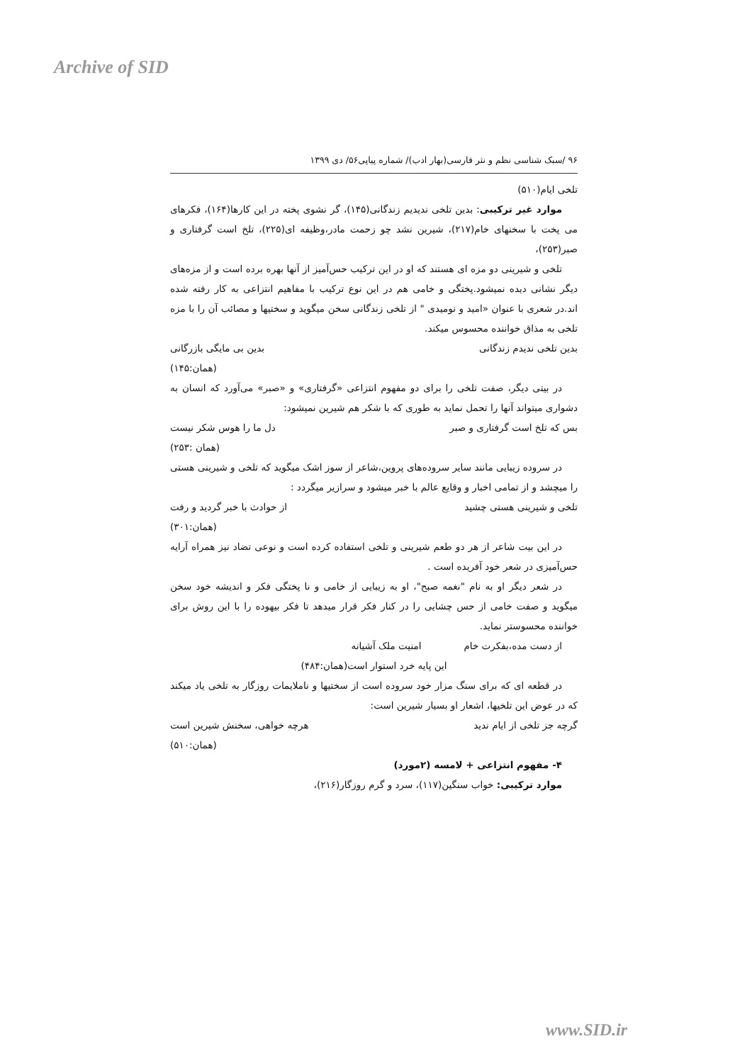Archive of SID
۹۶ /سبک شناسی نظم و نثر فارسی(بهار ادب)/ شماره پیاپی۵۶/ دی ۱۳۹۹
تلخی ایام(۵۱۰)
موارد غیر ترکیبی: بدین تلخی ندیدیم زندگانی(۱۴۵)، گر نشوی پخته در این کارها(۱۶۴)، فکرهای می پخت با سخنهای خام(۲۱۷)، شیرین نشد چو زحمت مادر،وظیفه ای(۲۲۵)، تلخ است گرفتاری و صبر(۲۵۳)،
تلخی و شیرینی دو مزه ای هستند که او در این ترکیب حس‌آمیز از آنها بهره برده است و از مزه‌های دیگر نشانی دیده نمیشود.پختگی و خامی هم در این نوع ترکیب با مفاهیم انتزاعی به کار رفته شده اند.در شعری با عنوان «امید و نومیدی " از تلخی زندگانی سخن میگوید و سختیها و مصائب آن را با مزه تلخی به مذاق خواننده محسوس میکند.
بدین تلخی ندیدم زندگانی بدین بی مایگی بازرگانی
(همان:۱۴۵)
در بیتی دیگر، صفت تلخی را برای دو مفهوم انتزاعی «گرفتاری» و «صبر» می‌آورد که انسان به دشواری میتواند آنها را تحمل نماید به طوری که با شکر هم شیرین نمیشود:
بس که تلخ است گرفتاری و صبر دل ما را هوس شکر نیست
(همان :۲۵۳)
در سروده زیبایی مانند سایر سروده‌های پروین،شاعر از سوز اشک میگوید که تلخی و شیرینی هستی را میچشد و از تمامی اخبار و وقایع عالم با خبر میشود و سرازیر میگردد :
تلخی و شیرینی هستی چشید از حوادث با خبر گردید و رفت
(همان:۳۰۱)
در این بیت شاعر از هر دو طعم شیرینی و تلخی استفاده کرده است و نوعی تضاد نیز همراه آرایه حس‌آمیزی در شعر خود آفریده است .
در شعر دیگر او به نام "نغمه صبح"، او به زیبایی از خامی و نا پختگی فکر و اندیشه خود سخن میگوید و صفت خامی از حس چشایی را در کنار فکر قرار میدهد تا فکر بیهوده را با این روش برای خواننده محسوستر نماید.
از دست مده،بفکرت خام امنیت ملک آشیانه
این پایه خرد استوار است(همان:۴۸۴)
در قطعه ای که برای سنگ مزار خود سروده است از سختیها و ناملایمات روزگار به تلخی یاد میکند که در عوض این تلخیها، اشعار او بسیار شیرین است:
گرچه جز تلخی از ایام ندید هرچه خواهی، سخنش شیرین است
(همان:۵۱۰)
۴- مفهوم انتزاعی + لامسه (۲مورد)
موارد ترکیبی: خواب سنگین(۱۱۷)، سرد و گرم روزگار(۲۱۶)،
www.SID.ir